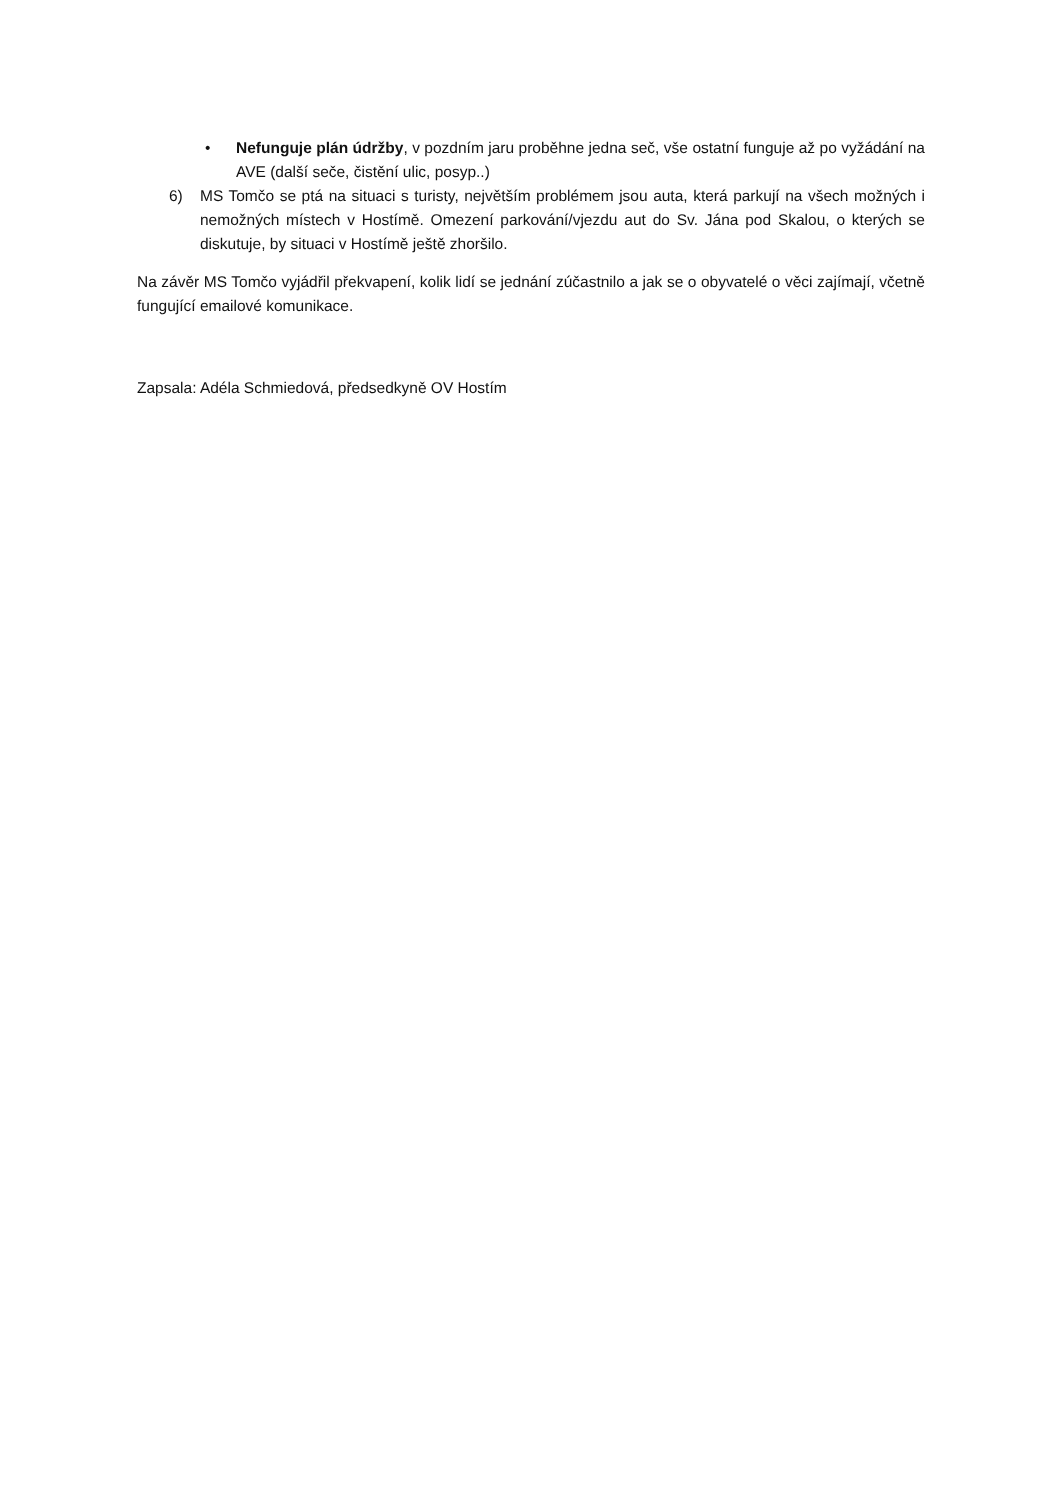• Nefunguje plán údržby, v pozdním jaru proběhne jedna seč, vše ostatní funguje až po vyžádání na AVE (další seče, čistění ulic, posyp..)
6) MS Tomčo se ptá na situaci s turisty, největším problémem jsou auta, která parkují na všech možných i nemožných místech v Hostímě. Omezení parkování/vjezdu aut do Sv. Jána pod Skalou, o kterých se diskutuje, by situaci v Hostímě ještě zhoršilo.
Na závěr MS Tomčo vyjádřil překvapení, kolik lidí se jednání zúčastnilo a jak se o obyvatelé o věci zajímají, včetně fungující emailové komunikace.
Zapsala: Adéla Schmiedová, předsedkyně OV Hostím